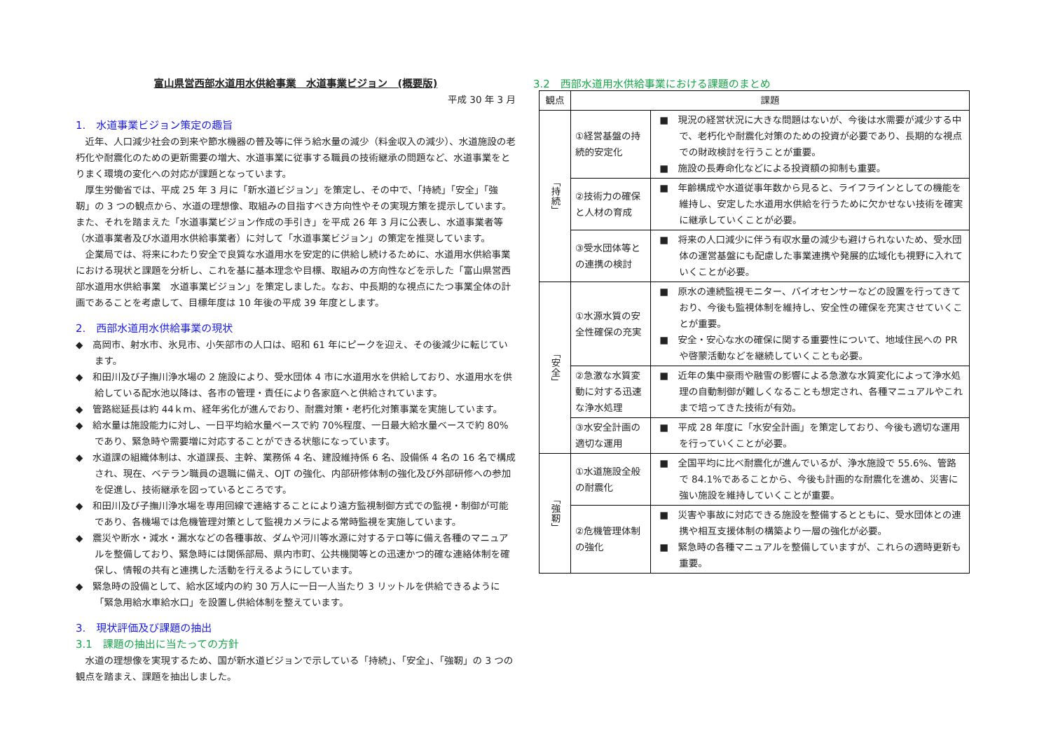富山県営西部水道用水供給事業　水道事業ビジョン　(概要版)
平成 30 年 3 月
1.　水道事業ビジョン策定の趣旨
近年、人口減少社会の到来や節水機器の普及等に伴う給水量の減少（料金収入の減少）、水道施設の老朽化や耐震化のための更新需要の増大、水道事業に従事する職員の技術継承の問題など、水道事業をとりまく環境の変化への対応が課題となっています。
厚生労働省では、平成 25 年 3 月に「新水道ビジョン」を策定し、その中で、「持続」「安全」「強靭」の 3 つの観点から、水道の理想像、取組みの目指すべき方向性やその実現方策を提示しています。また、それを踏まえた「水道事業ビジョン作成の手引き」を平成 26 年 3 月に公表し、水道事業者等（水道事業者及び水道用水供給事業者）に対して「水道事業ビジョン」の策定を推奨しています。
企業局では、将来にわたり安全で良質な水道用水を安定的に供給し続けるために、水道用水供給事業における現状と課題を分析し、これを基に基本理念や目標、取組みの方向性などを示した「富山県営西部水道用水供給事業　水道事業ビジョン」を策定しました。なお、中長期的な視点にたつ事業全体の計画であることを考慮して、目標年度は 10 年後の平成 39 年度とします。
2.　西部水道用水供給事業の現状
◆　高岡市、射水市、氷見市、小矢部市の人口は、昭和 61 年にピークを迎え、その後減少に転じています。
◆　和田川及び子撫川浄水場の 2 施設により、受水団体 4 市に水道用水を供給しており、水道用水を供給している配水池以降は、各市の管理・責任により各家庭へと供給されています。
◆　管路総延長は約 44ｋm、経年劣化が進んでおり、耐震対策・老朽化対策事業を実施しています。
◆　給水量は施設能力に対し、一日平均給水量ベースで約 70%程度、一日最大給水量ベースで約 80%であり、緊急時や需要増に対応することができる状態になっています。
◆　水道課の組織体制は、水道課長、主幹、業務係 4 名、建設維持係 6 名、設備係 4 名の 16 名で構成され、現在、ベテラン職員の退職に備え、OJT の強化、内部研修体制の強化及び外部研修への参加を促進し、技術継承を図っているところです。
◆　和田川及び子撫川浄水場を専用回線で連絡することにより遠方監視制御方式での監視・制御が可能であり、各機場では危機管理対策として監視カメラによる常時監視を実施しています。
◆　震災や断水・減水・漏水などの各種事故、ダムや河川等水源に対するテロ等に備え各種のマニュアルを整備しており、緊急時には関係部局、県内市町、公共機関等との迅速かつ的確な連絡体制を確保し、情報の共有と連携した活動を行えるようにしています。
◆　緊急時の設備として、給水区域内の約 30 万人に一日一人当たり 3 リットルを供給できるように「緊急用給水車給水口」を設置し供給体制を整えています。
3.　現状評価及び課題の抽出
3.1　課題の抽出に当たっての方針
水道の理想像を実現するため、国が新水道ビジョンで示している「持続」、「安全」、「強靭」の 3 つの観点を踏まえ、課題を抽出しました。
3.2　西部水道用水供給事業における課題のまとめ
| 観点 | 課題 | |
| --- | --- | --- |
| 「持続」 | ①経営基盤の持続的安定化 | ■ 現況の経営状況に大きな問題はないが、今後は水需要が減少する中で、老朽化や耐震化対策のための投資が必要であり、長期的な視点での財政検討を行うことが重要。 ■ 施設の長寿命化などによる投資額の抑制も重要。 |
| | ②技術力の確保と人材の育成 | ■ 年齢構成や水道従事年数から見ると、ライフラインとしての機能を維持し、安定した水道用水供給を行うために欠かせない技術を確実に継承していくことが必要。 |
| | ③受水団体等との連携の検討 | ■ 将来の人口減少に伴う有収水量の減少も避けられないため、受水団体の運営基盤にも配慮した事業連携や発展的広域化も視野に入れていくことが必要。 |
| 「安全」 | ①水源水質の安全性確保の充実 | ■ 原水の連続監視モニター、バイオセンサーなどの設置を行ってきており、今後も監視体制を維持し、安全性の確保を充実させていくことが重要。 ■ 安全・安心な水の確保に関する重要性について、地域住民への PR や啓蒙活動などを継続していくことも必要。 |
| | ②急激な水質変動に対する迅速な浄水処理 | ■ 近年の集中豪雨や融雪の影響による急激な水質変化によって浄水処理の自動制御が難しくなることも想定され、各種マニュアルやこれまで培ってきた技術が有効。 |
| | ③水安全計画の適切な運用 | ■ 平成 28 年度に「水安全計画」を策定しており、今後も適切な運用を行っていくことが必要。 |
| 「強靭」 | ①水道施設全般の耐震化 | ■ 全国平均に比べ耐震化が進んでいるが、浄水施設で 55.6%、管路で 84.1%であることから、今後も計画的な耐震化を進め、災害に強い施設を維持していくことが重要。 |
| | ②危機管理体制の強化 | ■ 災害や事故に対応できる施設を整備するとともに、受水団体との連携や相互支援体制の構築より一層の強化が必要。 ■ 緊急時の各種マニュアルを整備していますが、これらの適時更新も重要。 |